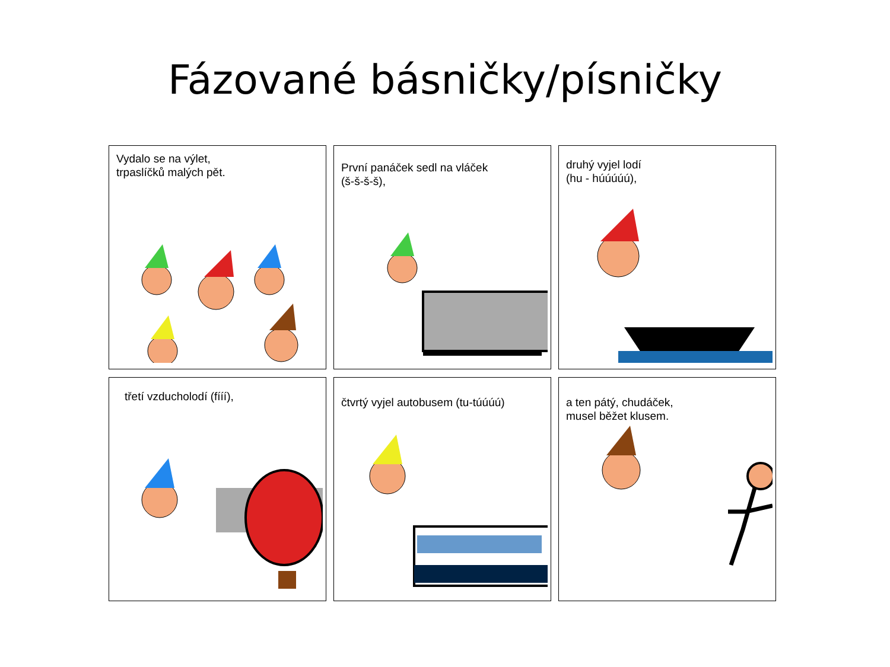Fázované básničky/písničky
Vydalo se na výlet,
trpaslíčků malých pět.
První panáček sedl na vláček
(š-š-š-š),
druhý vyjel lodí
(hu - húúúúú),
třetí vzducholodí (fííí),
čtvrtý vyjel autobusem (tu-túúúú)
a ten pátý, chudáček,
musel běžet klusem.